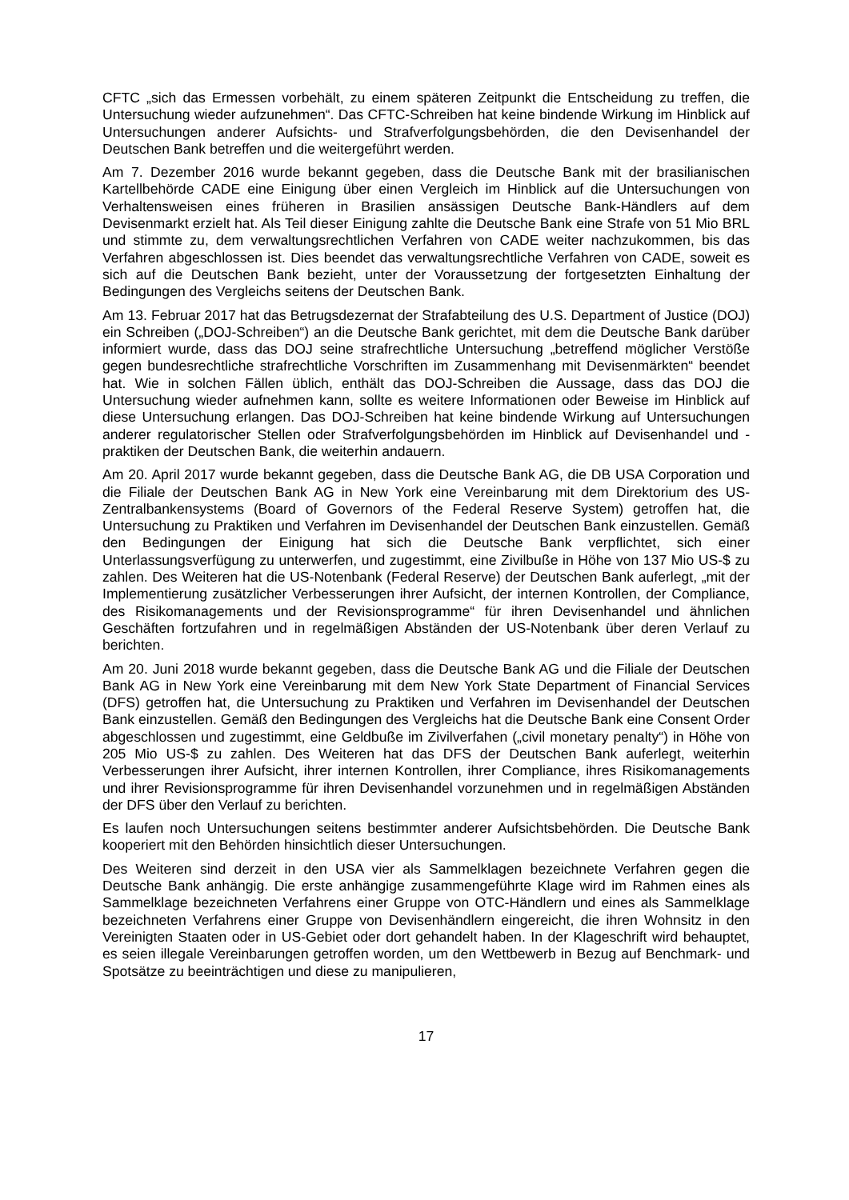CFTC „sich das Ermessen vorbehält, zu einem späteren Zeitpunkt die Entscheidung zu treffen, die Untersuchung wieder aufzunehmen“. Das CFTC-Schreiben hat keine bindende Wirkung im Hinblick auf Untersuchungen anderer Aufsichts- und Strafverfolgungsbehörden, die den Devisenhandel der Deutschen Bank betreffen und die weitergeführt werden.
Am 7. Dezember 2016 wurde bekannt gegeben, dass die Deutsche Bank mit der brasilianischen Kartellbehörde CADE eine Einigung über einen Vergleich im Hinblick auf die Untersuchungen von Verhaltensweisen eines früheren in Brasilien ansässigen Deutsche Bank-Händlers auf dem Devisenmarkt erzielt hat. Als Teil dieser Einigung zahlte die Deutsche Bank eine Strafe von 51 Mio BRL und stimmte zu, dem verwaltungsrechtlichen Verfahren von CADE weiter nachzukommen, bis das Verfahren abgeschlossen ist. Dies beendet das verwaltungsrechtliche Verfahren von CADE, soweit es sich auf die Deutschen Bank bezieht, unter der Voraussetzung der fortgesetzten Einhaltung der Bedingungen des Vergleichs seitens der Deutschen Bank.
Am 13. Februar 2017 hat das Betrugsdezernat der Strafabteilung des U.S. Department of Justice (DOJ) ein Schreiben („DOJ-Schreiben“) an die Deutsche Bank gerichtet, mit dem die Deutsche Bank darüber informiert wurde, dass das DOJ seine strafrechtliche Untersuchung „betreffend möglicher Verstöße gegen bundesrechtliche strafrechtliche Vorschriften im Zusammenhang mit Devisenmärkten“ beendet hat. Wie in solchen Fällen üblich, enthält das DOJ-Schreiben die Aussage, dass das DOJ die Untersuchung wieder aufnehmen kann, sollte es weitere Informationen oder Beweise im Hinblick auf diese Untersuchung erlangen. Das DOJ-Schreiben hat keine bindende Wirkung auf Untersuchungen anderer regulatorischer Stellen oder Strafverfolgungsbehörden im Hinblick auf Devisenhandel und -praktiken der Deutschen Bank, die weiterhin andauern.
Am 20. April 2017 wurde bekannt gegeben, dass die Deutsche Bank AG, die DB USA Corporation und die Filiale der Deutschen Bank AG in New York eine Vereinbarung mit dem Direktorium des US-Zentralbankensystems (Board of Governors of the Federal Reserve System) getroffen hat, die Untersuchung zu Praktiken und Verfahren im Devisenhandel der Deutschen Bank einzustellen. Gemäß den Bedingungen der Einigung hat sich die Deutsche Bank verpflichtet, sich einer Unterlassungsverfügung zu unterwerfen, und zugestimmt, eine Zivilbuße in Höhe von 137 Mio US-$ zu zahlen. Des Weiteren hat die US-Notenbank (Federal Reserve) der Deutschen Bank auferlegt, „mit der Implementierung zusätzlicher Verbesserungen ihrer Aufsicht, der internen Kontrollen, der Compliance, des Risikomanagements und der Revisionsprogramme“ für ihren Devisenhandel und ähnlichen Geschäften fortzufahren und in regelmäßigen Abständen der US-Notenbank über deren Verlauf zu berichten.
Am 20. Juni 2018 wurde bekannt gegeben, dass die Deutsche Bank AG und die Filiale der Deutschen Bank AG in New York eine Vereinbarung mit dem New York State Department of Financial Services (DFS) getroffen hat, die Untersuchung zu Praktiken und Verfahren im Devisenhandel der Deutschen Bank einzustellen. Gemäß den Bedingungen des Vergleichs hat die Deutsche Bank eine Consent Order abgeschlossen und zugestimmt, eine Geldbuße im Zivilverfahen („civil monetary penalty“) in Höhe von 205 Mio US-$ zu zahlen. Des Weiteren hat das DFS der Deutschen Bank auferlegt, weiterhin Verbesserungen ihrer Aufsicht, ihrer internen Kontrollen, ihrer Compliance, ihres Risikomanagements und ihrer Revisionsprogramme für ihren Devisenhandel vorzunehmen und in regelmäßigen Abständen der DFS über den Verlauf zu berichten.
Es laufen noch Untersuchungen seitens bestimmter anderer Aufsichtsbehörden. Die Deutsche Bank kooperiert mit den Behörden hinsichtlich dieser Untersuchungen.
Des Weiteren sind derzeit in den USA vier als Sammelklagen bezeichnete Verfahren gegen die Deutsche Bank anhängig. Die erste anhängige zusammengeführte Klage wird im Rahmen eines als Sammelklage bezeichneten Verfahrens einer Gruppe von OTC-Händlern und eines als Sammelklage bezeichneten Verfahrens einer Gruppe von Devisenhändlern eingereicht, die ihren Wohnsitz in den Vereinigten Staaten oder in US-Gebiet oder dort gehandelt haben. In der Klageschrift wird behauptet, es seien illegale Vereinbarungen getroffen worden, um den Wettbewerb in Bezug auf Benchmark- und Spotsätze zu beeinträchtigen und diese zu manipulieren,
17